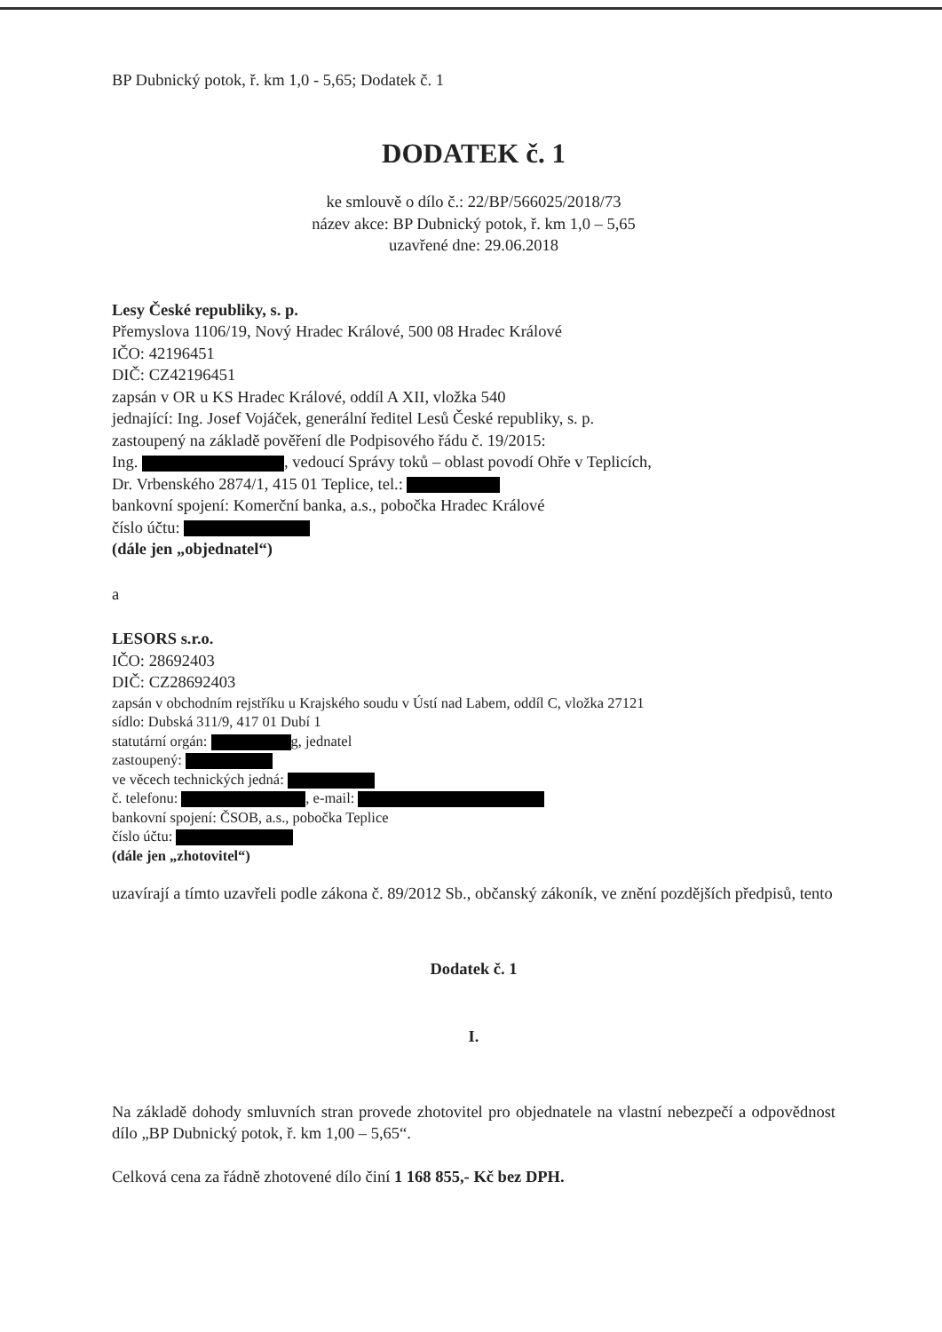BP Dubnický potok, ř. km 1,0 - 5,65; Dodatek č. 1
DODATEK č. 1
ke smlouvě o dílo č.: 22/BP/566025/2018/73
název akce: BP Dubnický potok, ř. km 1,0 – 5,65
uzavřené dne: 29.06.2018
Lesy České republiky, s. p.
Přemyslova 1106/19, Nový Hradec Králové, 500 08 Hradec Králové
IČO: 42196451
DIČ: CZ42196451
zapsán v OR u KS Hradec Králové, oddíl A XII, vložka 540
jednající: Ing. Josef Vojáček, generální ředitel Lesů České republiky, s. p.
zastoupený na základě pověření dle Podpisového řádu č. 19/2015:
Ing. , vedoucí Správy toků – oblast povodí Ohře v Teplicích,
Dr. Vrbenského 2874/1, 415 01 Teplice, tel.:
bankovní spojení: Komerční banka, a.s., pobočka Hradec Králové
číslo účtu:
(dále jen „objednatel“)
a
LESORS s.r.o.
IČO: 28692403
DIČ: CZ28692403
zapsán v obchodním rejstříku u Krajského soudu v Ústí nad Labem, oddíl C, vložka 27121
sídlo: Dubská 311/9, 417 01 Dubí 1
statutární orgán: g, jednatel
zastoupený:
ve věcech technických jedná:
č. telefonu: , e-mail:
bankovní spojení: ČSOB, a.s., pobočka Teplice
číslo účtu:
(dále jen „zhotovitel“)
uzavírají a tímto uzavřeli podle zákona č. 89/2012 Sb., občanský zákoník, ve znění pozdějších předpisů, tento
Dodatek č. 1
I.
Na základě dohody smluvních stran provede zhotovitel pro objednatele na vlastní nebezpečí a odpovědnost dílo „BP Dubnický potok, ř. km 1,00 – 5,65“.
Celková cena za řádně zhotovené dílo činí 1 168 855,- Kč bez DPH.